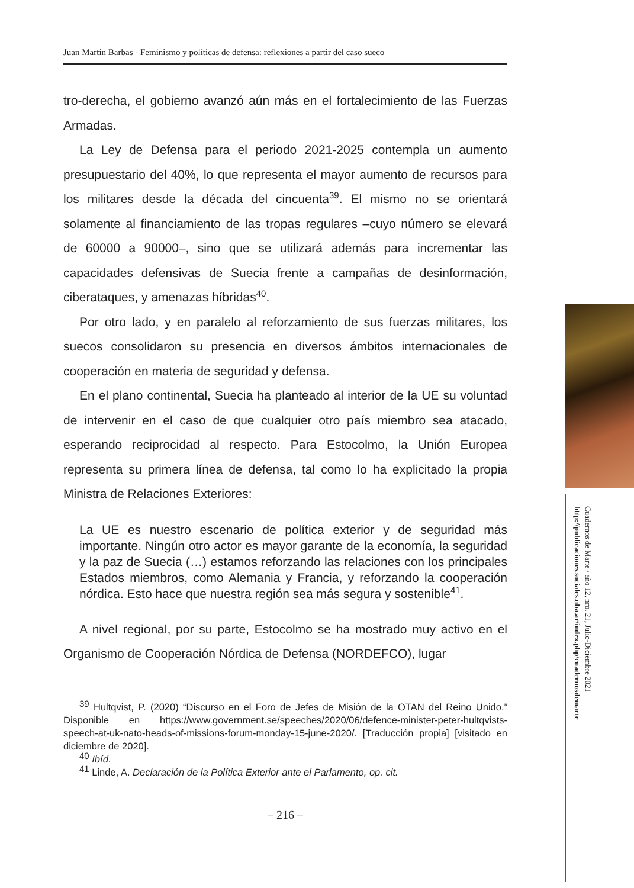Juan Martín Barbas - Feminismo y políticas de defensa: reflexiones a partir del caso sueco
tro-derecha, el gobierno avanzó aún más en el fortalecimiento de las Fuerzas Armadas.
La Ley de Defensa para el periodo 2021-2025 contempla un aumento presupuestario del 40%, lo que representa el mayor aumento de recursos para los militares desde la década del cincuenta<sup>39</sup>. El mismo no se orientará solamente al financiamiento de las tropas regulares –cuyo número se elevará de 60000 a 90000–, sino que se utilizará además para incrementar las capacidades defensivas de Suecia frente a campañas de desinformación, ciberataques, y amenazas híbridas<sup>40</sup>.
Por otro lado, y en paralelo al reforzamiento de sus fuerzas militares, los suecos consolidaron su presencia en diversos ámbitos internacionales de cooperación en materia de seguridad y defensa.
En el plano continental, Suecia ha planteado al interior de la UE su voluntad de intervenir en el caso de que cualquier otro país miembro sea atacado, esperando reciprocidad al respecto. Para Estocolmo, la Unión Europea representa su primera línea de defensa, tal como lo ha explicitado la propia Ministra de Relaciones Exteriores:
La UE es nuestro escenario de política exterior y de seguridad más importante. Ningún otro actor es mayor garante de la economía, la seguridad y la paz de Suecia (…) estamos reforzando las relaciones con los principales Estados miembros, como Alemania y Francia, y reforzando la cooperación nórdica. Esto hace que nuestra región sea más segura y sostenible<sup>41</sup>.
A nivel regional, por su parte, Estocolmo se ha mostrado muy activo en el Organismo de Cooperación Nórdica de Defensa (NORDEFCO), lugar
<sup>39</sup> Hultqvist, P. (2020) “Discurso en el Foro de Jefes de Misión de la OTAN del Reino Unido.” Disponible en https://www.government.se/speeches/2020/06/defence-minister-peter-hultqvists-speech-at-uk-nato-heads-of-missions-forum-monday-15-june-2020/. [Traducción propia] [visitado en diciembre de 2020].
<sup>40</sup> Ibíd.
<sup>41</sup> Linde, A. Declaración de la Política Exterior ante el Parlamento, op. cit.
– 216 –
Cuadernos de Marte / año 12, nro. 21, Julio-Diciembre 2021
http://publicaciones.sociales.uba.ar/index.php/cuadernosdemarte